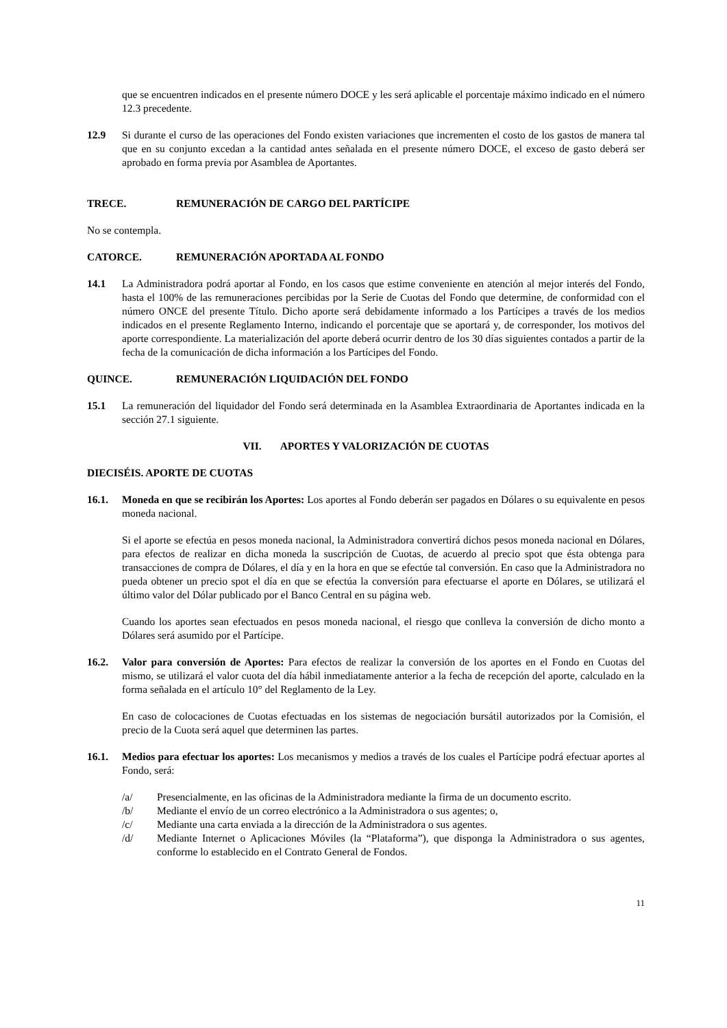que se encuentren indicados en el presente número DOCE y les será aplicable el porcentaje máximo indicado en el número 12.3 precedente.
12.9 Si durante el curso de las operaciones del Fondo existen variaciones que incrementen el costo de los gastos de manera tal que en su conjunto excedan a la cantidad antes señalada en el presente número DOCE, el exceso de gasto deberá ser aprobado en forma previa por Asamblea de Aportantes.
TRECE. REMUNERACIÓN DE CARGO DEL PARTÍCIPE
No se contempla.
CATORCE. REMUNERACIÓN APORTADA AL FONDO
14.1 La Administradora podrá aportar al Fondo, en los casos que estime conveniente en atención al mejor interés del Fondo, hasta el 100% de las remuneraciones percibidas por la Serie de Cuotas del Fondo que determine, de conformidad con el número ONCE del presente Título. Dicho aporte será debidamente informado a los Partícipes a través de los medios indicados en el presente Reglamento Interno, indicando el porcentaje que se aportará y, de corresponder, los motivos del aporte correspondiente. La materialización del aporte deberá ocurrir dentro de los 30 días siguientes contados a partir de la fecha de la comunicación de dicha información a los Partícipes del Fondo.
QUINCE. REMUNERACIÓN LIQUIDACIÓN DEL FONDO
15.1 La remuneración del liquidador del Fondo será determinada en la Asamblea Extraordinaria de Aportantes indicada en la sección 27.1 siguiente.
VII. APORTES Y VALORIZACIÓN DE CUOTAS
DIECISÉIS. APORTE DE CUOTAS
16.1. Moneda en que se recibirán los Aportes: Los aportes al Fondo deberán ser pagados en Dólares o su equivalente en pesos moneda nacional.
Si el aporte se efectúa en pesos moneda nacional, la Administradora convertirá dichos pesos moneda nacional en Dólares, para efectos de realizar en dicha moneda la suscripción de Cuotas, de acuerdo al precio spot que ésta obtenga para transacciones de compra de Dólares, el día y en la hora en que se efectúe tal conversión. En caso que la Administradora no pueda obtener un precio spot el día en que se efectúa la conversión para efectuarse el aporte en Dólares, se utilizará el último valor del Dólar publicado por el Banco Central en su página web.
Cuando los aportes sean efectuados en pesos moneda nacional, el riesgo que conlleva la conversión de dicho monto a Dólares será asumido por el Partícipe.
16.2. Valor para conversión de Aportes: Para efectos de realizar la conversión de los aportes en el Fondo en Cuotas del mismo, se utilizará el valor cuota del día hábil inmediatamente anterior a la fecha de recepción del aporte, calculado en la forma señalada en el artículo 10° del Reglamento de la Ley.
En caso de colocaciones de Cuotas efectuadas en los sistemas de negociación bursátil autorizados por la Comisión, el precio de la Cuota será aquel que determinen las partes.
16.1. Medios para efectuar los aportes: Los mecanismos y medios a través de los cuales el Partícipe podrá efectuar aportes al Fondo, será:
/a/ Presencialmente, en las oficinas de la Administradora mediante la firma de un documento escrito.
/b/ Mediante el envío de un correo electrónico a la Administradora o sus agentes; o,
/c/ Mediante una carta enviada a la dirección de la Administradora o sus agentes.
/d/ Mediante Internet o Aplicaciones Móviles (la “Plataforma”), que disponga la Administradora o sus agentes, conforme lo establecido en el Contrato General de Fondos.
11